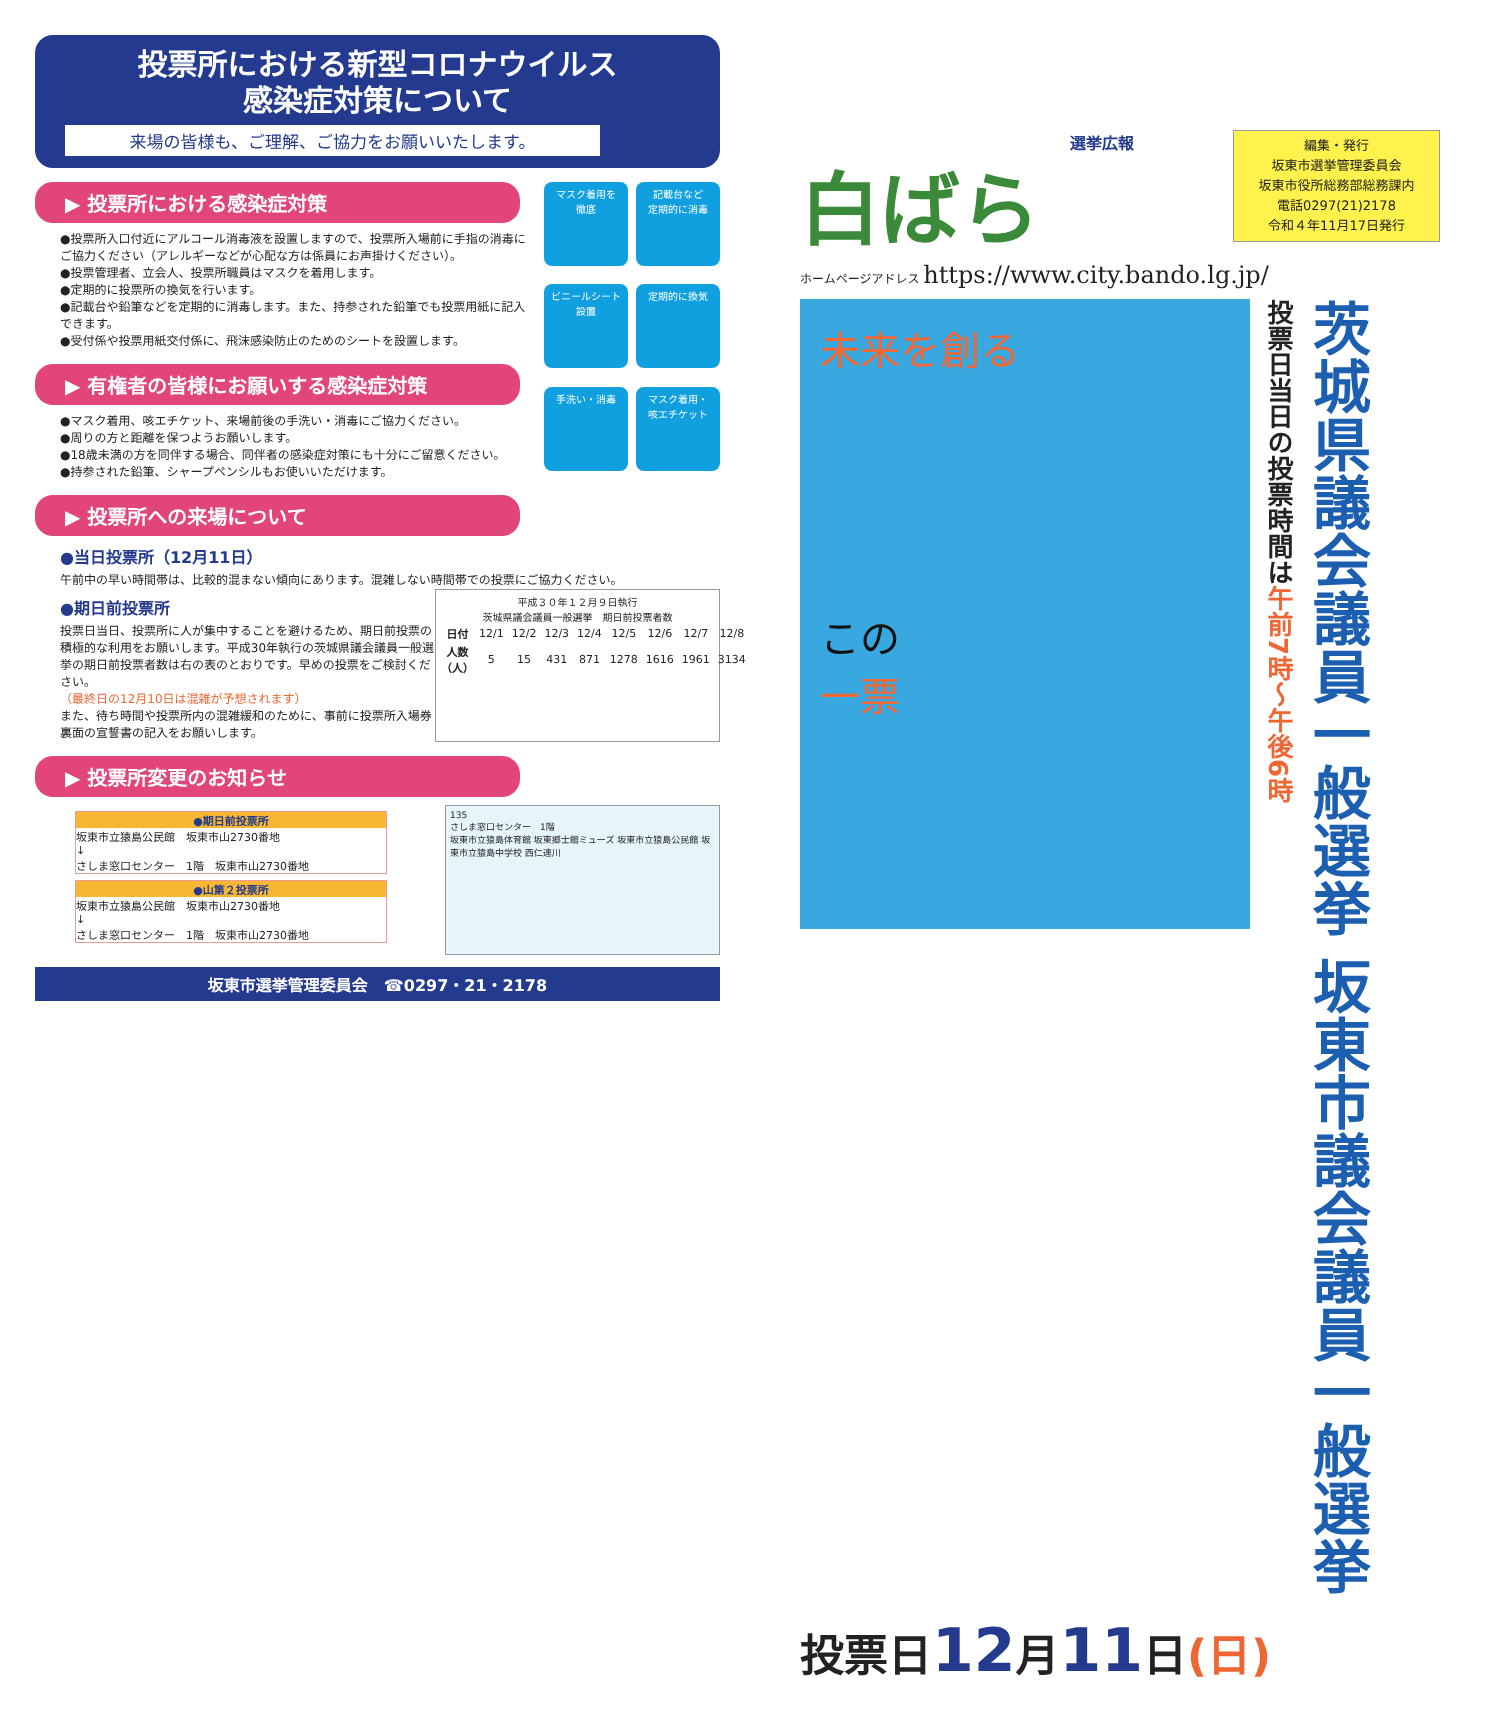投票所における新型コロナウイルス
感染症対策について
来場の皆様も、ご理解、ご協力をお願いいたします。
▶ 投票所における感染症対策
●投票所入口付近にアルコール消毒液を設置しますので、投票所入場前に手指の消毒にご協力ください（アレルギーなどが心配な方は係員にお声掛けください）。
●投票管理者、立会人、投票所職員はマスクを着用します。
●定期的に投票所の換気を行います。
●記載台や鉛筆などを定期的に消毒します。また、持参された鉛筆でも投票用紙に記入できます。
●受付係や投票用紙交付係に、飛沫感染防止のためのシートを設置します。
▶ 有権者の皆様にお願いする感染症対策
●マスク着用、咳エチケット、来場前後の手洗い・消毒にご協力ください。
●周りの方と距離を保つようお願いします。
●18歳未満の方を同伴する場合、同伴者の感染症対策にも十分にご留意ください。
●持参された鉛筆、シャープペンシルもお使いいただけます。
マスク着用を
徹底
記載台など
定期的に消毒
ビニールシート
設置
定期的に換気
手洗い・消毒
マスク着用・
咳エチケット
▶ 投票所への来場について
●当日投票所（12月11日）
午前中の早い時間帯は、比較的混まない傾向にあります。混雑しない時間帯での投票にご協力ください。
●期日前投票所
投票日当日、投票所に人が集中することを避けるため、期日前投票の積極的な利用をお願いします。平成30年執行の茨城県議会議員一般選挙の期日前投票者数は右の表のとおりです。早めの投票をご検討ください。
（最終日の12月10日は混雑が予想されます）
また、待ち時間や投票所内の混雑緩和のために、事前に投票所入場券裏面の宣誓書の記入をお願いします。
平成３０年１２月９日執行
茨城県議会議員一般選挙　期日前投票者数
| 日付 | 12/1 | 12/2 | 12/3 | 12/4 | 12/5 | 12/6 | 12/7 | 12/8 |
| 人数（人） | 5 | 15 | 431 | 871 | 1278 | 1616 | 1961 | 3134 |
▶ 投票所変更のお知らせ
●期日前投票所
坂東市立猿島公民館　坂東市山2730番地
↓
さしま窓口センター　1階　坂東市山2730番地
●山第２投票所
坂東市立猿島公民館　坂東市山2730番地
↓
さしま窓口センター　1階　坂東市山2730番地
135
さしま窓口センター　1階
坂東市立猿島体育館 坂東郷士館ミューズ 坂東市立猿島公民館 坂東市立猿島中学校 西仁連川
坂東市選挙管理委員会　☎0297・21・2178
編集・発行
坂東市選挙管理委員会
坂東市役所総務部総務課内
電話0297(21)2178
令和４年11月17日発行
選挙広報
白ばら
ホームページアドレス https://www.city.bando.lg.jp/
未来を創る
この
一票
投票日当日の投票時間は午前7時〜午後6時
茨城県議会議員一般選挙 坂東市議会議員一般選挙
投票日12月11日(日)